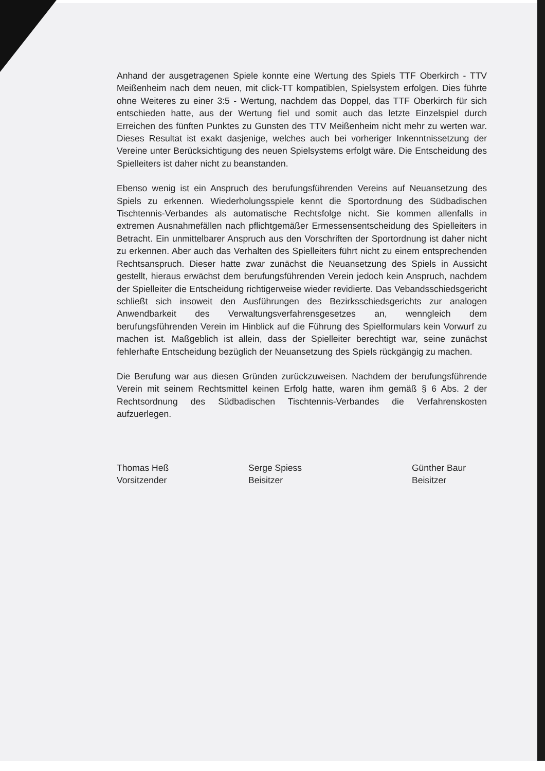Anhand der ausgetragenen Spiele konnte eine Wertung des Spiels TTF Oberkirch - TTV Meißenheim nach dem neuen, mit click-TT kompatiblen, Spielsystem erfolgen. Dies führte ohne Weiteres zu einer 3:5 - Wertung, nachdem das Doppel, das TTF Oberkirch für sich entschieden hatte, aus der Wertung fiel und somit auch das letzte Einzelspiel durch Erreichen des fünften Punktes zu Gunsten des TTV Meißenheim nicht mehr zu werten war. Dieses Resultat ist exakt dasjenige, welches auch bei vorheriger Inkenntnissetzung der Vereine unter Berücksichtigung des neuen Spielsystems erfolgt wäre. Die Entscheidung des Spielleiters ist daher nicht zu beanstanden.
Ebenso wenig ist ein Anspruch des berufungsführenden Vereins auf Neuansetzung des Spiels zu erkennen. Wiederholungsspiele kennt die Sportordnung des Südbadischen Tischtennis-Verbandes als automatische Rechtsfolge nicht. Sie kommen allenfalls in extremen Ausnahmefällen nach pflichtgemäßer Ermessensentscheidung des Spielleiters in Betracht. Ein unmittelbarer Anspruch aus den Vorschriften der Sportordnung ist daher nicht zu erkennen. Aber auch das Verhalten des Spielleiters führt nicht zu einem entsprechenden Rechtsanspruch. Dieser hatte zwar zunächst die Neuansetzung des Spiels in Aussicht gestellt, hieraus erwächst dem berufungsführenden Verein jedoch kein Anspruch, nachdem der Spielleiter die Entscheidung richtigerweise wieder revidierte. Das Vebandsschiedsgericht schließt sich insoweit den Ausführungen des Bezirksschiedsgerichts zur analogen Anwendbarkeit des Verwaltungsverfahrensgesetzes an, wenngleich dem berufungsführenden Verein im Hinblick auf die Führung des Spielformulars kein Vorwurf zu machen ist. Maßgeblich ist allein, dass der Spielleiter berechtigt war, seine zunächst fehlerhafte Entscheidung bezüglich der Neuansetzung des Spiels rückgängig zu machen.
Die Berufung war aus diesen Gründen zurückzuweisen. Nachdem der berufungsführende Verein mit seinem Rechtsmittel keinen Erfolg hatte, waren ihm gemäß § 6 Abs. 2 der Rechtsordnung des Südbadischen Tischtennis-Verbandes die Verfahrenskosten aufzuerlegen.
Thomas Heß
Vorsitzender
Serge Spiess
Beisitzer
Günther Baur
Beisitzer